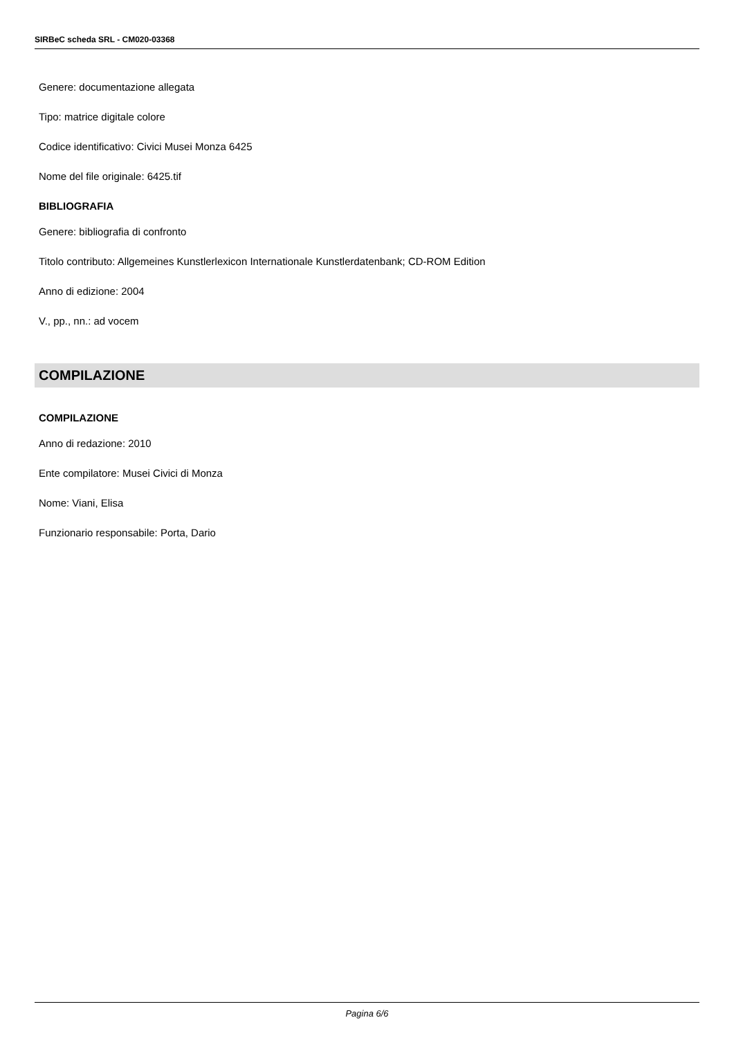SIRBeC scheda SRL - CM020-03368
Genere: documentazione allegata
Tipo: matrice digitale colore
Codice identificativo: Civici Musei Monza 6425
Nome del file originale: 6425.tif
BIBLIOGRAFIA
Genere: bibliografia di confronto
Titolo contributo: Allgemeines Kunstlerlexicon Internationale Kunstlerdatenbank; CD-ROM Edition
Anno di edizione: 2004
V., pp., nn.: ad vocem
COMPILAZIONE
COMPILAZIONE
Anno di redazione: 2010
Ente compilatore: Musei Civici di Monza
Nome: Viani, Elisa
Funzionario responsabile: Porta, Dario
Pagina 6/6